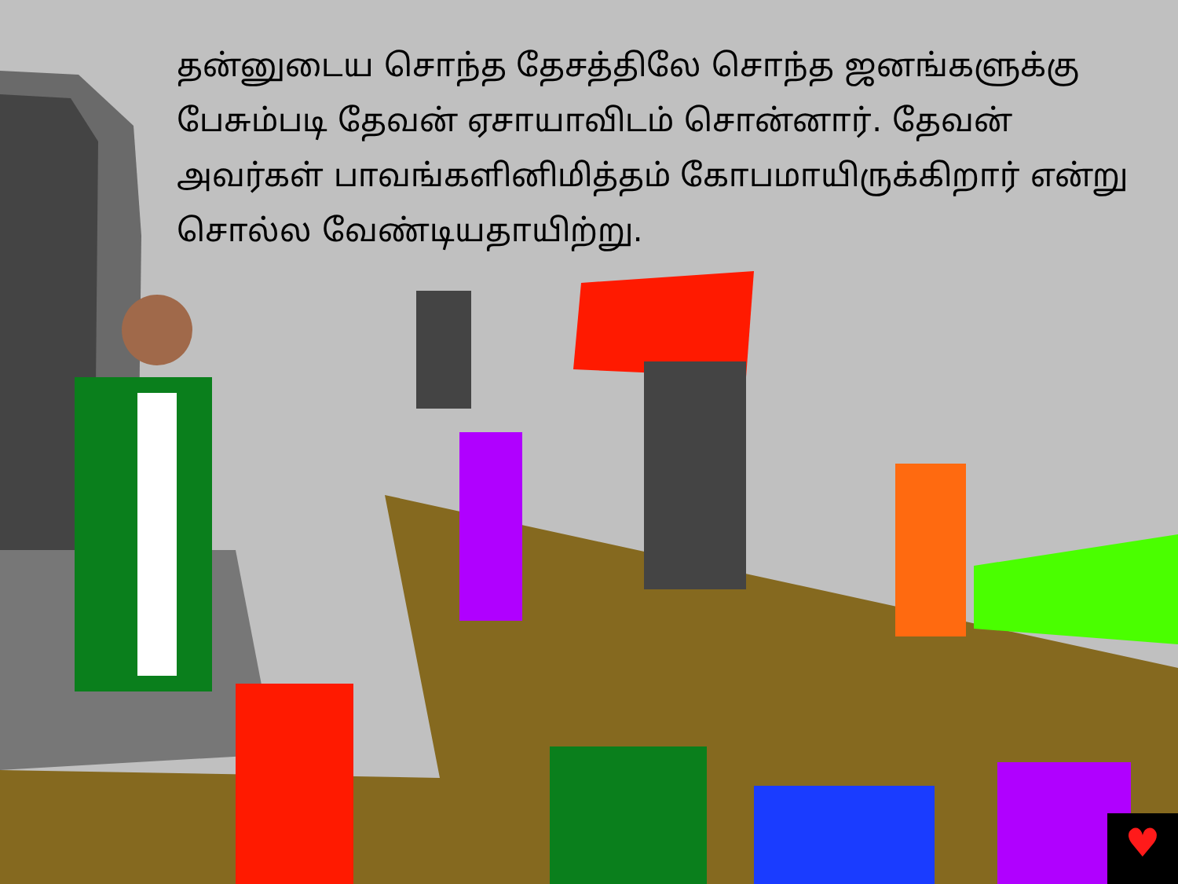♥
தன்னுடைய சொந்த தேசத்திலே சொந்த ஜனங்களுக்கு பேசும்படி தேவன் ஏசாயாவிடம் சொன்னார். தேவன் அவர்கள் பாவங்களினிமித்தம் கோபமாயிருக்கிறார் என்று சொல்ல வேண்டியதாயிற்று.